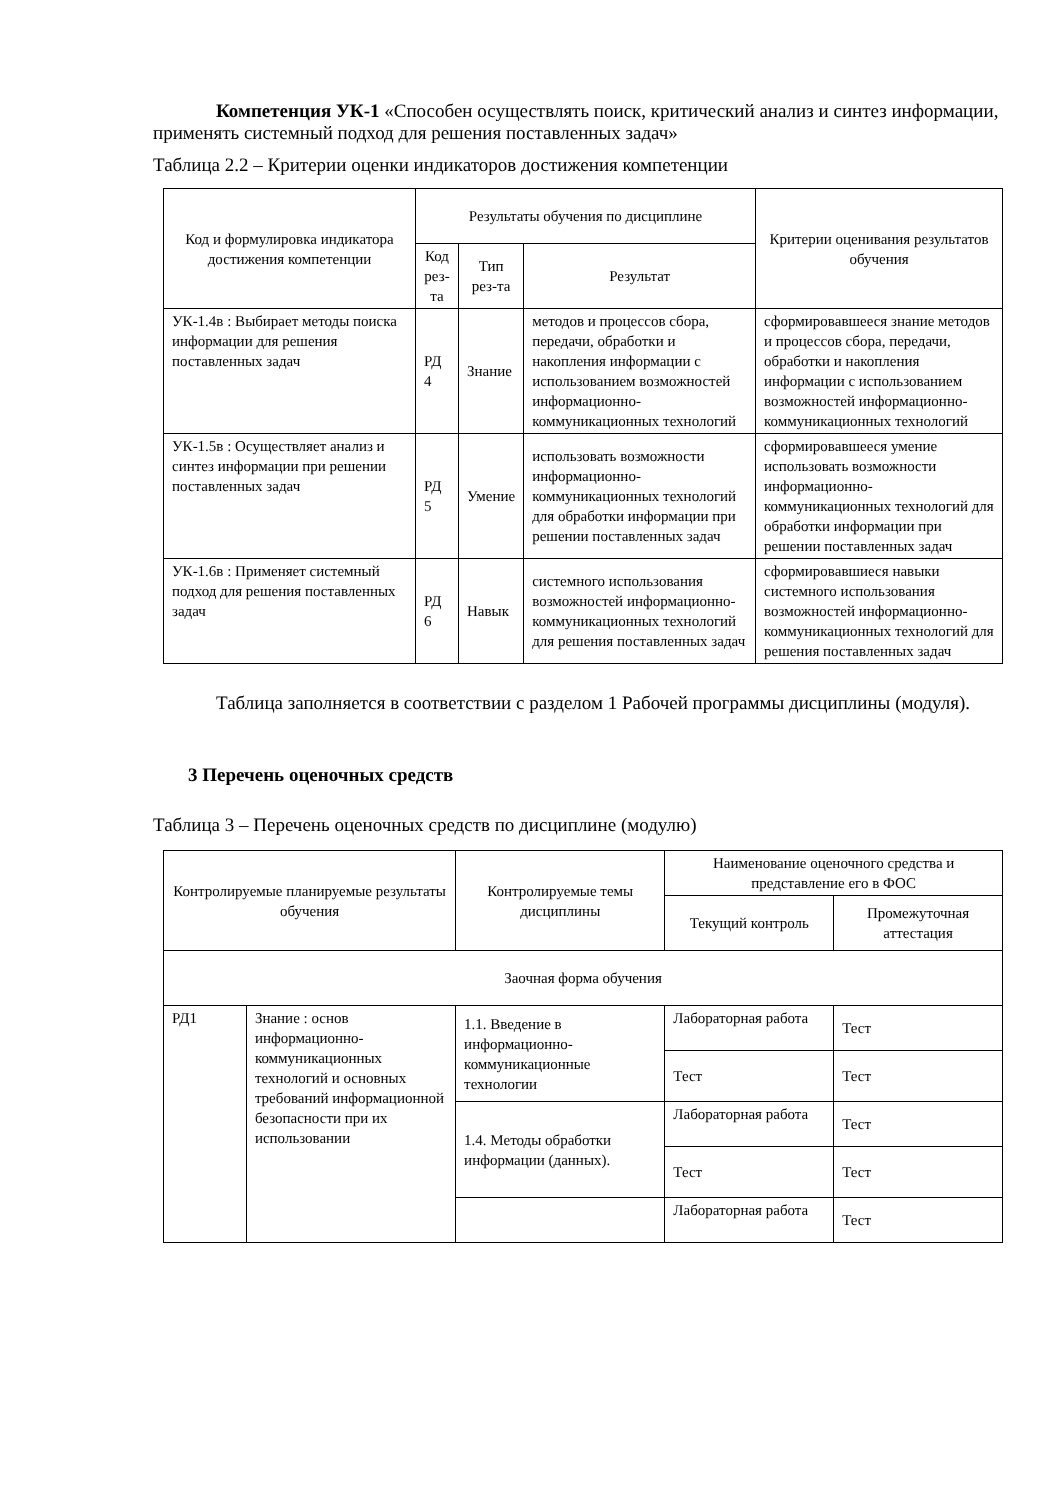Компетенция УК-1 «Способен осуществлять поиск, критический анализ и синтез информации, применять системный подход для решения поставленных задач»
Таблица 2.2 – Критерии оценки индикаторов достижения компетенции
| Код и формулировка индикатора достижения компетенции | Результаты обучения по дисциплине | | | Критерии оценивания результатов обучения |
| --- | --- | --- | --- | --- |
| | Код рез-та | Тип рез-та | Результат | |
| УК-1.4в : Выбирает методы поиска информации для решения поставленных задач | РД 4 | Знание | методов и процессов сбора, передачи, обработки и накопления информации с использованием возможностей информационно-коммуникационных технологий | сформировавшееся знание методов и процессов сбора, передачи, обработки и накопления информации с использованием возможностей информационно-коммуникационных технологий |
| УК-1.5в : Осуществляет анализ и синтез информации при решении поставленных задач | РД 5 | Умение | использовать возможности информационно-коммуникационных технологий для обработки информации при решении поставленных задач | сформировавшееся умение использовать возможности информационно-коммуникационных технологий для обработки информации при решении поставленных задач |
| УК-1.6в : Применяет системный подход для решения поставленных задач | РД 6 | Навык | системного использования возможностей информационно-коммуникационных технологий для решения поставленных задач | сформировавшиеся навыки системного использования возможностей информационно-коммуникационных технологий для решения поставленных задач |
Таблица заполняется в соответствии с разделом 1 Рабочей программы дисциплины (модуля).
3 Перечень оценочных средств
Таблица 3 – Перечень оценочных средств по дисциплине (модулю)
| Контролируемые планируемые результаты обучения | | Контролируемые темы дисциплины | Наименование оценочного средства и представление его в ФОС | |
| --- | --- | --- | --- | --- |
| | | | Текущий контроль | Промежуточная аттестация |
| Заочная форма обучения | | | | |
| РД1 | Знание : основ информационно-коммуникационных технологий и основных требований информационной безопасности при их использовании | 1.1. Введение в информационно-коммуникационные технологии | Лабораторная работа | Тест |
| | | | Тест | Тест |
| | | 1.4. Методы обработки информации (данных). | Лабораторная работа | Тест |
| | | | Тест | Тест |
| | | | Лабораторная работа | Тест |